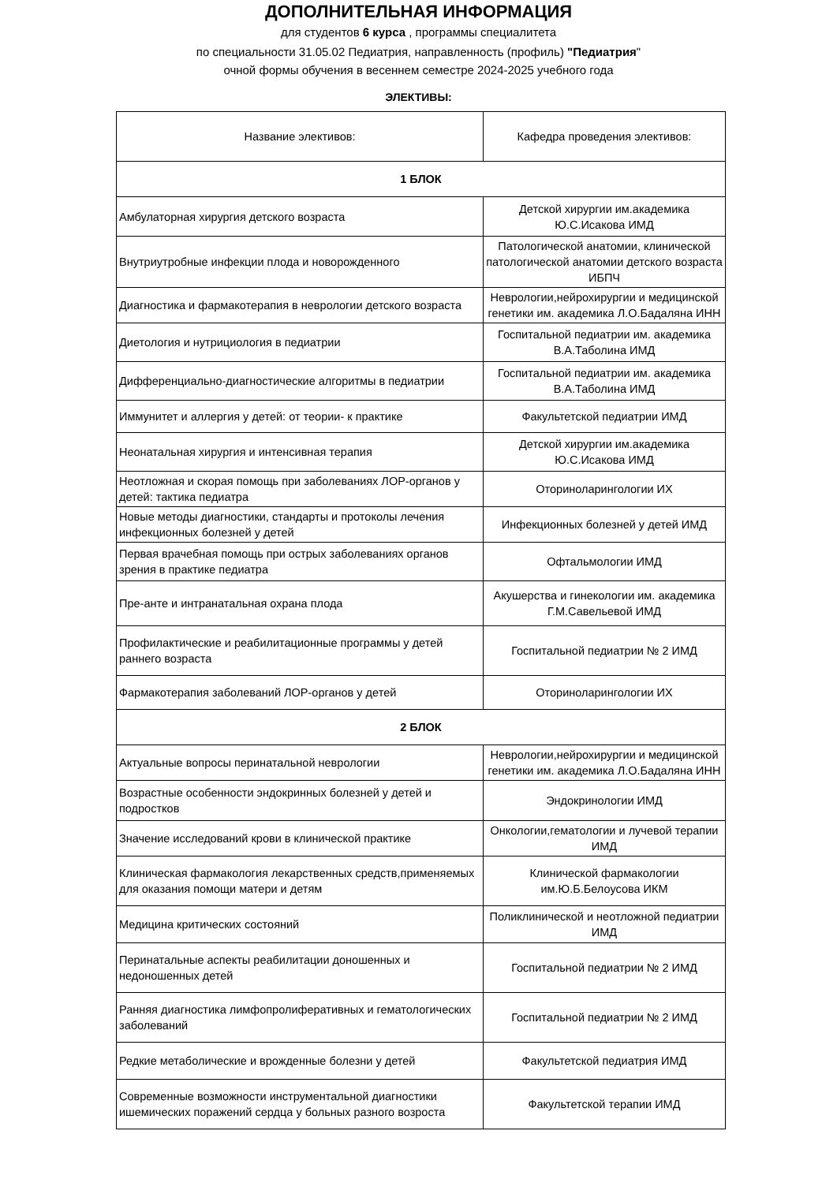ДОПОЛНИТЕЛЬНАЯ ИНФОРМАЦИЯ
для студентов 6 курса , программы специалитета
по специальности 31.05.02 Педиатрия, направленность (профиль) "Педиатрия"
очной формы обучения в весеннем семестре 2024-2025 учебного года
ЭЛЕКТИВЫ:
| Название элективов: | Кафедра проведения элективов: |
| 1 БЛОК | |
| Амбулаторная хирургия детского возраста | Детской хирургии им.академика Ю.С.Исакова ИМД |
| Внутриутробные инфекции плода и новорожденного | Патологической анатомии, клинической патологической анатомии детского возраста ИБПЧ |
| Диагностика и фармакотерапия в неврологии детского возраста | Неврологии,нейрохирургии и медицинской генетики им. академика Л.О.Бадаляна ИНН |
| Диетология и нутрициология в педиатрии | Госпитальной педиатрии им. академика В.А.Таболина ИМД |
| Дифференциально-диагностические алгоритмы в педиатрии | Госпитальной педиатрии им. академика В.А.Таболина ИМД |
| Иммунитет и аллергия у детей: от теории- к практике | Факультетской педиатрии ИМД |
| Неонатальная хирургия и интенсивная терапия | Детской хирургии им.академика Ю.С.Исакова ИМД |
| Неотложная и скорая помощь при заболеваниях ЛОР-органов у детей: тактика педиатра | Оториноларингологии ИХ |
| Новые методы диагностики, стандарты и протоколы лечения инфекционных болезней у детей | Инфекционных болезней у детей ИМД |
| Первая врачебная помощь при острых заболеваниях органов зрения в практике педиатра | Офтальмологии ИМД |
| Пре-анте и интранатальная охрана плода | Акушерства и гинекологии им. академика Г.М.Савельевой ИМД |
| Профилактические и реабилитационные программы у детей раннего возраста | Госпитальной педиатрии № 2 ИМД |
| Фармакотерапия заболеваний ЛОР-органов у детей | Оториноларингологии ИХ |
| 2 БЛОК | |
| Актуальные вопросы перинатальной неврологии | Неврологии,нейрохирургии и медицинской генетики им. академика Л.О.Бадаляна ИНН |
| Возрастные особенности эндокринных болезней у детей и подростков | Эндокринологии ИМД |
| Значение исследований крови в клинической практике | Онкологии,гематологии и лучевой терапии ИМД |
| Клиническая фармакология лекарственных средств,применяемых для оказания помощи матери и детям | Клинической фармакологии им.Ю.Б.Белоусова ИКМ |
| Медицина критических состояний | Поликлинической и неотложной педиатрии ИМД |
| Перинатальные аспекты реабилитации доношенных и недоношенных детей | Госпитальной педиатрии № 2 ИМД |
| Ранняя диагностика лимфопролиферативных и гематологических заболеваний | Госпитальной педиатрии № 2 ИМД |
| Редкие метаболические и врожденные болезни у детей | Факультетской педиатрия ИМД |
| Современные возможности инструментальной диагностики ишемических поражений сердца у больных разного возроста | Факультетской терапии ИМД |